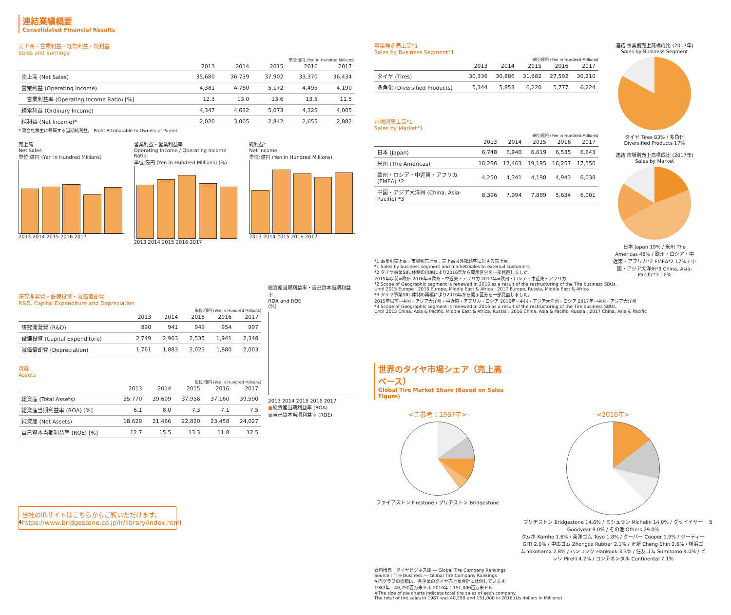連結業績概要
Consolidated Financial Results
売上高・営業利益・経常利益・純利益
Sales and Earnings
単位:億円 (Yen in Hundred Millions)
| | 2013 | 2014 | 2015 | 2016 | 2017 |
| --- | --- | --- | --- | --- | --- |
| 売上高 (Net Sales) | 35,680 | 36,739 | 37,902 | 33,370 | 36,434 |
| 営業利益 (Operating Income) | 4,381 | 4,780 | 5,172 | 4,495 | 4,190 |
| 営業利益率 (Operating Income Ratio) [%] | 12.3 | 13.0 | 13.6 | 13.5 | 11.5 |
| 経常利益 (Ordinary Income) | 4,347 | 4,632 | 5,073 | 4,325 | 4,005 |
| 純利益 (Net Income)* | 2,020 | 3,005 | 2,842 | 2,655 | 2,882 |
* 親会社株主に帰属する当期純利益。 Profit Attributable to Owners of Parent.
売上高
Net Sales
単位:億円 (Yen in Hundred Millions)
2013 2014 2015 2016 2017
営業利益・営業利益率
Operating Income / Operating Income Ratio
単位:億円 (Yen in Hundred Millions) (%)
2013 2014 2015 2016 2017
純利益*
Net Income
単位:億円 (Yen in Hundred Millions)
2013 2014 2015 2016 2017
研究開発費・設備投資・減価償却費
R&D, Capital Expenditure and Depreciation
単位:億円 (Yen in Hundred Millions)
| | 2013 | 2014 | 2015 | 2016 | 2017 |
| --- | --- | --- | --- | --- | --- |
| 研究開発費 (R&D) | 890 | 941 | 949 | 954 | 997 |
| 設備投資 (Capital Expenditure) | 2,749 | 2,963 | 2,535 | 1,941 | 2,348 |
| 減価償却費 (Depreciation) | 1,761 | 1,883 | 2,023 | 1,880 | 2,003 |
資産
Assets
単位:億円 (Yen in Hundred Millions)
| | 2013 | 2014 | 2015 | 2016 | 2017 |
| --- | --- | --- | --- | --- | --- |
| 総資産 (Total Assets) | 35,770 | 39,609 | 37,958 | 37,160 | 39,590 |
| 総資産当期利益率 (ROA) [%] | 6.1 | 8.0 | 7.3 | 7.1 | 7.5 |
| 純資産 (Net Assets) | 18,629 | 21,466 | 22,820 | 23,458 | 24,027 |
| 自己資本当期利益率 (ROE) [%] | 12.7 | 15.5 | 13.3 | 11.8 | 12.5 |
総資産当期利益率・自己資本当期利益率
ROA and ROE
(%)
2013 2014 2015 2016 2017
■総資産当期利益率 (ROA)
■自己資本当期利益率 (ROE)
当社のIRサイトはこちらからご覧いただけます。
https://www.bridgestone.co.jp/ir/library/index.html
事業種別売上高*1
Sales by Business Segment*1
単位:億円 (Yen in Hundred Millions)
| | 2013 | 2014 | 2015 | 2016 | 2017 |
| --- | --- | --- | --- | --- | --- |
| タイヤ (Tires) | 30,336 | 30,886 | 31,682 | 27,592 | 30,210 |
| 多角化 (Diversified Products) | 5,344 | 5,853 | 6,220 | 5,777 | 6,224 |
市場別売上高*1
Sales by Market*1
単位:億円 (Yen in Hundred Millions)
| | 2013 | 2014 | 2015 | 2016 | 2017 |
| --- | --- | --- | --- | --- | --- |
| 日本 (Japan) | 6,748 | 6,940 | 6,619 | 6,535 | 6,843 |
| 米州 (The Americas) | 16,286 | 17,463 | 19,195 | 16,257 | 17,550 |
| 欧州・ロシア・中近東・アフリカ (EMEA) *2 | 4,250 | 4,341 | 4,198 | 4,943 | 6,038 |
| 中国・アジア大洋州 (China, Asia-Pacific) *3 | 8,396 | 7,994 | 7,889 | 5,634 | 6,001 |
連結 事業別売上高構成比 (2017年)
Sales by Business Segment
タイヤ Tires 83% / 多角化 Diversified Products 17%
連結 市場別売上高構成比 (2017年)
Sales by Market
日本 Japan 19% / 米州 The Americas 48% / 欧州・ロシア・中近東・アフリカ*2 EMEA*2 17% / 中国・アジア大洋州*3 China, Asia-Pacific*3 16%
*1 事業別売上高・市場別売上高：売上高は外部顧客に対する売上高。
*1 Sales by business segment and market:Sales to external customers.
*2 タイヤ事業SBU体制の再編により2016年から開示区分を一部見直しました。
2015年以前=欧州 2016年=欧州・中近東・アフリカ 2017年=欧州・ロシア・中近東・アフリカ
*2 Scope of Geographic segment is renewed in 2016 as a result of the restructuring of the Tire business SBUs.
Until 2015 Europe ; 2016 Europe, Middle East & Africa ; 2017 Europe, Russia, Middle East & Africa
*3 タイヤ事業SBU体制の再編により2016年から開示区分を一部見直しました。
2015年以前=中国・アジア大洋州・中近東・アフリカ・ロシア 2016年=中国・アジア大洋州・ロシア 2017年=中国・アジア大洋州
*3 Scope of Geographic segment is renewed in 2016 as a result of the restructuring of the Tire business SBUs.
Until 2015 China, Asia & Pacific, Middle East & Africa, Russia ; 2016 China, Asia & Pacific, Russia ; 2017 China, Asia & Pacific
世界のタイヤ市場シェア（売上高ベース）
Global Tire Market Share (Based on Sales Figure)
<ご参考：1987年>
ファイアストン Firestone / ブリヂストン Bridgestone
<2016年>
ブリヂストン Bridgestone 14.6% / ミシュラン Michelin 14.0% / グッドイヤー Goodyear 9.0% / その他 Others 29.0%
クムホ Kumho 1.6% / 東洋ゴム Toyo 1.8% / クーパー Cooper 1.9% / ジーティー GITI 2.0% / 中策ゴム Zhongce Rubber 2.1% / 正新 Cheng Shin 2.6% / 横浜ゴム Yokohama 2.8% / ハンコック Hankook 3.3% / 住友ゴム Sumitomo 4.0% / ピレリ Pirelli 4.2% / コンチネンタル Continental 7.1%
資料出典：タイヤビジネス誌 ― Global Tire Company Rankings
Source : Tire Business ― Global Tire Company Rankings
※円グラフの面積は、各企業のタイヤ売上高合計に比例しています。
1987年：40,250百万米ドル 2016年：151,000百万米ドル
※The size of pie charts indicate total tire sales of each company.
The total of tire sales in 1987 was 40,250 and 151,000 in 2016.(Us dollars in Millions)
4 5